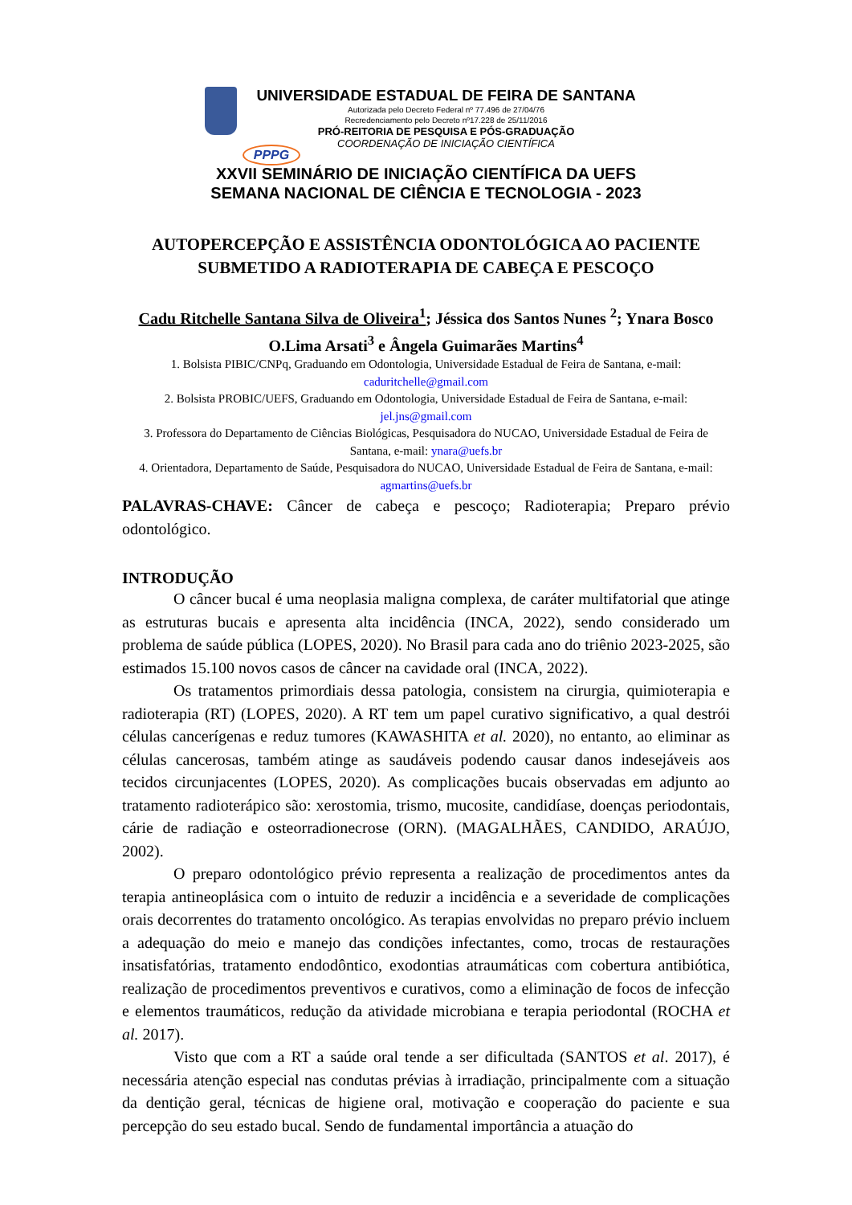PPPG
UNIVERSIDADE ESTADUAL DE FEIRA DE SANTANA
Autorizada pelo Decreto Federal nº 77.496 de 27/04/76
Recredenciamento pelo Decreto nº17.228 de 25/11/2016
PRÓ-REITORIA DE PESQUISA E PÓS-GRADUAÇÃO
COORDENAÇÃO DE INICIAÇÃO CIENTÍFICA
XXVII SEMINÁRIO DE INICIAÇÃO CIENTÍFICA DA UEFS
SEMANA NACIONAL DE CIÊNCIA E TECNOLOGIA - 2023
AUTOPERCEPÇÃO E ASSISTÊNCIA ODONTOLÓGICA AO PACIENTE SUBMETIDO A RADIOTERAPIA DE CABEÇA E PESCOÇO
Cadu Ritchelle Santana Silva de Oliveira<sup>1</sup>; Jéssica dos Santos Nunes <sup>2</sup>; Ynara Bosco O.Lima Arsati<sup>3</sup> e Ângela Guimarães Martins<sup>4</sup>
1. Bolsista PIBIC/CNPq, Graduando em Odontologia, Universidade Estadual de Feira de Santana, e-mail: caduritchelle@gmail.com
2. Bolsista PROBIC/UEFS, Graduando em Odontologia, Universidade Estadual de Feira de Santana, e-mail: jel.jns@gmail.com
3. Professora do Departamento de Ciências Biológicas, Pesquisadora do NUCAO, Universidade Estadual de Feira de Santana, e-mail: ynara@uefs.br
4. Orientadora, Departamento de Saúde, Pesquisadora do NUCAO, Universidade Estadual de Feira de Santana, e-mail: agmartins@uefs.br
PALAVRAS-CHAVE: Câncer de cabeça e pescoço; Radioterapia; Preparo prévio odontológico.
INTRODUÇÃO
O câncer bucal é uma neoplasia maligna complexa, de caráter multifatorial que atinge as estruturas bucais e apresenta alta incidência (INCA, 2022), sendo considerado um problema de saúde pública (LOPES, 2020). No Brasil para cada ano do triênio 2023-2025, são estimados 15.100 novos casos de câncer na cavidade oral (INCA, 2022).
Os tratamentos primordiais dessa patologia, consistem na cirurgia, quimioterapia e radioterapia (RT) (LOPES, 2020). A RT tem um papel curativo significativo, a qual destrói células cancerígenas e reduz tumores (KAWASHITA et al. 2020), no entanto, ao eliminar as células cancerosas, também atinge as saudáveis podendo causar danos indesejáveis aos tecidos circunjacentes (LOPES, 2020). As complicações bucais observadas em adjunto ao tratamento radioterápico são: xerostomia, trismo, mucosite, candidíase, doenças periodontais, cárie de radiação e osteorradionecrose (ORN). (MAGALHÃES, CANDIDO, ARAÚJO, 2002).
O preparo odontológico prévio representa a realização de procedimentos antes da terapia antineoplásica com o intuito de reduzir a incidência e a severidade de complicações orais decorrentes do tratamento oncológico. As terapias envolvidas no preparo prévio incluem a adequação do meio e manejo das condições infectantes, como, trocas de restaurações insatisfatórias, tratamento endodôntico, exodontias atraumáticas com cobertura antibiótica, realização de procedimentos preventivos e curativos, como a eliminação de focos de infecção e elementos traumáticos, redução da atividade microbiana e terapia periodontal (ROCHA et al. 2017).
Visto que com a RT a saúde oral tende a ser dificultada (SANTOS et al. 2017), é necessária atenção especial nas condutas prévias à irradiação, principalmente com a situação da dentição geral, técnicas de higiene oral, motivação e cooperação do paciente e sua percepção do seu estado bucal. Sendo de fundamental importância a atuação do